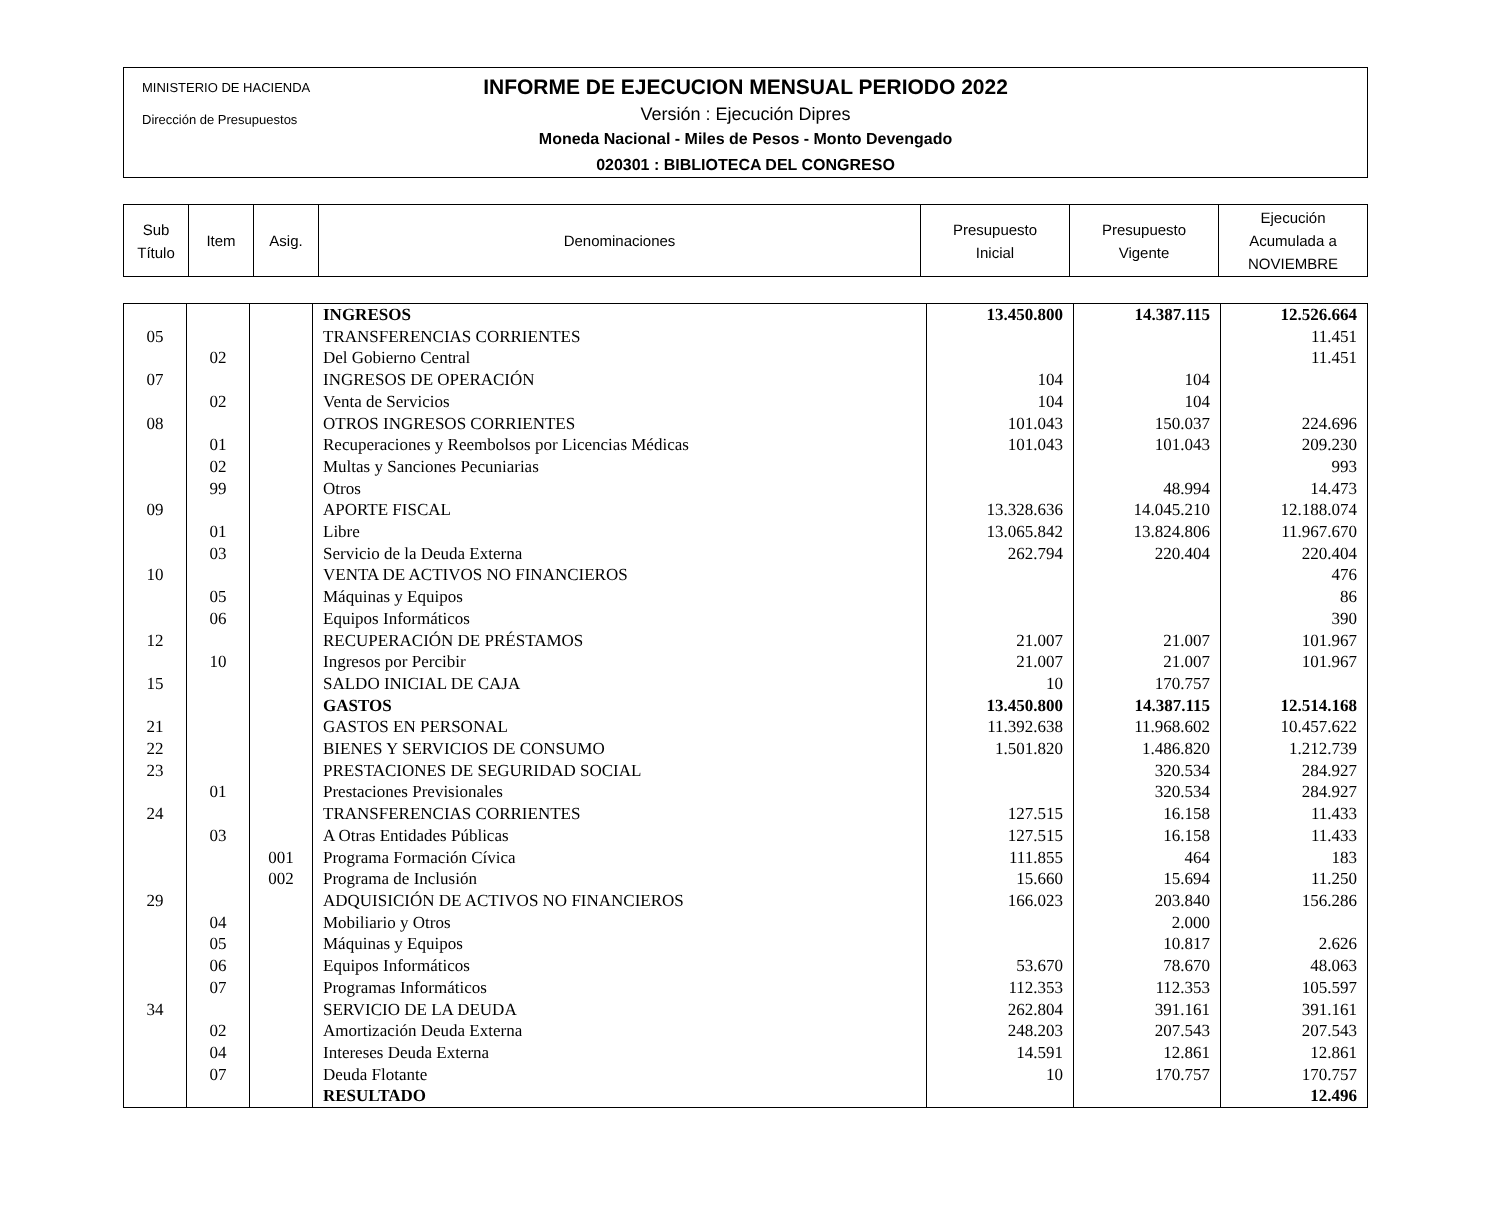MINISTERIO DE HACIENDA
Dirección de Presupuestos
INFORME DE EJECUCION MENSUAL PERIODO 2022
Versión : Ejecución Dipres
Moneda Nacional - Miles de Pesos - Monto Devengado
020301 : BIBLIOTECA DEL CONGRESO
| Sub Título | Item | Asig. | Denominaciones | Presupuesto Inicial | Presupuesto Vigente | Ejecución Acumulada a NOVIEMBRE |
| | | | INGRESOS | 13.450.800 | 14.387.115 | 12.526.664 |
| 05 | | | TRANSFERENCIAS CORRIENTES | | | 11.451 |
| | 02 | | Del Gobierno Central | | | 11.451 |
| 07 | | | INGRESOS DE OPERACIÓN | 104 | 104 | |
| | 02 | | Venta de Servicios | 104 | 104 | |
| 08 | | | OTROS INGRESOS CORRIENTES | 101.043 | 150.037 | 224.696 |
| | 01 | | Recuperaciones y Reembolsos por Licencias Médicas | 101.043 | 101.043 | 209.230 |
| | 02 | | Multas y Sanciones Pecuniarias | | | 993 |
| | 99 | | Otros | | 48.994 | 14.473 |
| 09 | | | APORTE FISCAL | 13.328.636 | 14.045.210 | 12.188.074 |
| | 01 | | Libre | 13.065.842 | 13.824.806 | 11.967.670 |
| | 03 | | Servicio de la Deuda Externa | 262.794 | 220.404 | 220.404 |
| 10 | | | VENTA DE ACTIVOS NO FINANCIEROS | | | 476 |
| | 05 | | Máquinas y Equipos | | | 86 |
| | 06 | | Equipos Informáticos | | | 390 |
| 12 | | | RECUPERACIÓN DE PRÉSTAMOS | 21.007 | 21.007 | 101.967 |
| | 10 | | Ingresos por Percibir | 21.007 | 21.007 | 101.967 |
| 15 | | | SALDO INICIAL DE CAJA | 10 | 170.757 | |
| | | | GASTOS | 13.450.800 | 14.387.115 | 12.514.168 |
| 21 | | | GASTOS EN PERSONAL | 11.392.638 | 11.968.602 | 10.457.622 |
| 22 | | | BIENES Y SERVICIOS DE CONSUMO | 1.501.820 | 1.486.820 | 1.212.739 |
| 23 | | | PRESTACIONES DE SEGURIDAD SOCIAL | | 320.534 | 284.927 |
| | 01 | | Prestaciones Previsionales | | 320.534 | 284.927 |
| 24 | | | TRANSFERENCIAS CORRIENTES | 127.515 | 16.158 | 11.433 |
| | 03 | | A Otras Entidades Públicas | 127.515 | 16.158 | 11.433 |
| | | 001 | Programa Formación Cívica | 111.855 | 464 | 183 |
| | | 002 | Programa de Inclusión | 15.660 | 15.694 | 11.250 |
| 29 | | | ADQUISICIÓN DE ACTIVOS NO FINANCIEROS | 166.023 | 203.840 | 156.286 |
| | 04 | | Mobiliario y Otros | | 2.000 | |
| | 05 | | Máquinas y Equipos | | 10.817 | 2.626 |
| | 06 | | Equipos Informáticos | 53.670 | 78.670 | 48.063 |
| | 07 | | Programas Informáticos | 112.353 | 112.353 | 105.597 |
| 34 | | | SERVICIO DE LA DEUDA | 262.804 | 391.161 | 391.161 |
| | 02 | | Amortización Deuda Externa | 248.203 | 207.543 | 207.543 |
| | 04 | | Intereses Deuda Externa | 14.591 | 12.861 | 12.861 |
| | 07 | | Deuda Flotante | 10 | 170.757 | 170.757 |
| | | | RESULTADO | | | 12.496 |